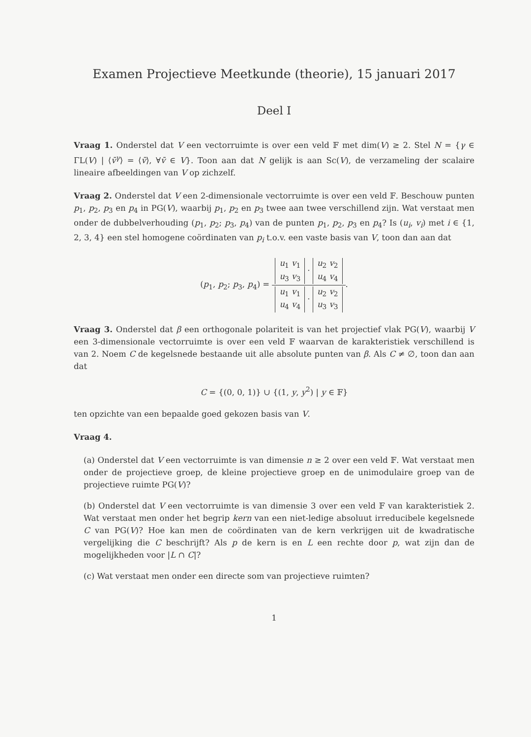Examen Projectieve Meetkunde (theorie), 15 januari 2017
Deel I
Vraag 1. Onderstel dat V een vectorruimte is over een veld 𝔽 met dim(V) ≥ 2. Stel N = {γ ∈ ΓL(V) | ⟨v̄<sup>γ</sup>⟩ = ⟨v̄⟩, ∀v̄ ∈ V}. Toon aan dat N gelijk is aan Sc(V), de verzameling der scalaire lineaire afbeeldingen van V op zichzelf.
Vraag 2. Onderstel dat V een 2-dimensionale vectorruimte is over een veld 𝔽. Beschouw punten p<sub>1</sub>, p<sub>2</sub>, p<sub>3</sub> en p<sub>4</sub> in PG(V), waarbij p<sub>1</sub>, p<sub>2</sub> en p<sub>3</sub> twee aan twee verschillend zijn. Wat verstaat men onder de dubbelverhouding (p<sub>1</sub>, p<sub>2</sub>; p<sub>3</sub>, p<sub>4</sub>) van de punten p<sub>1</sub>, p<sub>2</sub>, p<sub>3</sub> en p<sub>4</sub>? Is (u<sub>i</sub>, v<sub>i</sub>) met i ∈ {1, 2, 3, 4} een stel homogene coördinaten van p<sub>i</sub> t.o.v. een vaste basis van V, toon dan aan dat
(p<sub>1</sub>, p<sub>2</sub>; p<sub>3</sub>, p<sub>4</sub>) =
u<sub>1</sub> v<sub>1</sub>
u<sub>3</sub> v<sub>3</sub> · u<sub>2</sub> v<sub>2</sub>
u<sub>4</sub> v<sub>4</sub>
u<sub>1</sub> v<sub>1</sub>
u<sub>4</sub> v<sub>4</sub> · u<sub>2</sub> v<sub>2</sub>
u<sub>3</sub> v<sub>3</sub>
.
Vraag 3. Onderstel dat β een orthogonale polariteit is van het projectief vlak PG(V), waarbij V een 3-dimensionale vectorruimte is over een veld 𝔽 waarvan de karakteristiek verschillend is van 2. Noem C de kegelsnede bestaande uit alle absolute punten van β. Als C ≠ ∅, toon dan aan dat
C = {(0, 0, 1)} ∪ {(1, y, y<sup>2</sup>) | y ∈ 𝔽}
ten opzichte van een bepaalde goed gekozen basis van V.
Vraag 4.
(a) Onderstel dat V een vectorruimte is van dimensie n ≥ 2 over een veld 𝔽. Wat verstaat men onder de projectieve groep, de kleine projectieve groep en de unimodulaire groep van de projectieve ruimte PG(V)?
(b) Onderstel dat V een vectorruimte is van dimensie 3 over een veld 𝔽 van karakteristiek 2. Wat verstaat men onder het begrip kern van een niet-ledige absoluut irreducibele kegelsnede C van PG(V)? Hoe kan men de coördinaten van de kern verkrijgen uit de kwadratische vergelijking die C beschrijft? Als p de kern is en L een rechte door p, wat zijn dan de mogelijkheden voor |L ∩ C|?
(c) Wat verstaat men onder een directe som van projectieve ruimten?
1